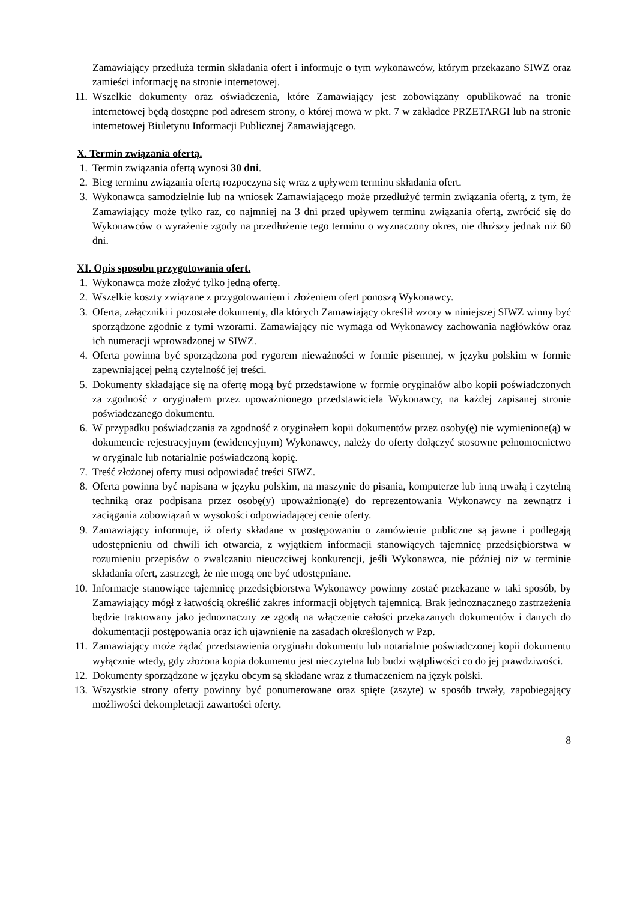Zamawiający przedłuża termin składania ofert i informuje o tym wykonawców, którym przekazano SIWZ oraz zamieści informację na stronie internetowej.
11. Wszelkie dokumenty oraz oświadczenia, które Zamawiający jest zobowiązany opublikować na tronie internetowej będą dostępne pod adresem strony, o której mowa w pkt. 7 w zakładce PRZETARGI lub na stronie internetowej Biuletynu Informacji Publicznej Zamawiającego.
X. Termin związania ofertą.
1. Termin związania ofertą wynosi 30 dni.
2. Bieg terminu związania ofertą rozpoczyna się wraz z upływem terminu składania ofert.
3. Wykonawca samodzielnie lub na wniosek Zamawiającego może przedłużyć termin związania ofertą, z tym, że Zamawiający może tylko raz, co najmniej na 3 dni przed upływem terminu związania ofertą, zwrócić się do Wykonawców o wyrażenie zgody na przedłużenie tego terminu o wyznaczony okres, nie dłuższy jednak niż 60 dni.
XI. Opis sposobu przygotowania ofert.
1. Wykonawca może złożyć tylko jedną ofertę.
2. Wszelkie koszty związane z przygotowaniem i złożeniem ofert ponoszą Wykonawcy.
3. Oferta, załączniki i pozostałe dokumenty, dla których Zamawiający określił wzory w niniejszej SIWZ winny być sporządzone zgodnie z tymi wzorami. Zamawiający nie wymaga od Wykonawcy zachowania nagłówków oraz ich numeracji wprowadzonej w SIWZ.
4. Oferta powinna być sporządzona pod rygorem nieważności w formie pisemnej, w języku polskim w formie zapewniającej pełną czytelność jej treści.
5. Dokumenty składające się na ofertę mogą być przedstawione w formie oryginałów albo kopii poświadczonych za zgodność z oryginałem przez upoważnionego przedstawiciela Wykonawcy, na każdej zapisanej stronie poświadczanego dokumentu.
6. W przypadku poświadczania za zgodność z oryginałem kopii dokumentów przez osoby(ę) nie wymienione(ą) w dokumencie rejestracyjnym (ewidencyjnym) Wykonawcy, należy do oferty dołączyć stosowne pełnomocnictwo w oryginale lub notarialnie poświadczoną kopię.
7. Treść złożonej oferty musi odpowiadać treści SIWZ.
8. Oferta powinna być napisana w języku polskim, na maszynie do pisania, komputerze lub inną trwałą i czytelną techniką oraz podpisana przez osobę(y) upoważnioną(e) do reprezentowania Wykonawcy na zewnątrz i zaciągania zobowiązań w wysokości odpowiadającej cenie oferty.
9. Zamawiający informuje, iż oferty składane w postępowaniu o zamówienie publiczne są jawne i podlegają udostępnieniu od chwili ich otwarcia, z wyjątkiem informacji stanowiących tajemnicę przedsiębiorstwa w rozumieniu przepisów o zwalczaniu nieuczciwej konkurencji, jeśli Wykonawca, nie później niż w terminie składania ofert, zastrzegł, że nie mogą one być udostępniane.
10. Informacje stanowiące tajemnicę przedsiębiorstwa Wykonawcy powinny zostać przekazane w taki sposób, by Zamawiający mógł z łatwością określić zakres informacji objętych tajemnicą. Brak jednoznacznego zastrzeżenia będzie traktowany jako jednoznaczny ze zgodą na włączenie całości przekazanych dokumentów i danych do dokumentacji postępowania oraz ich ujawnienie na zasadach określonych w Pzp.
11. Zamawiający może żądać przedstawienia oryginału dokumentu lub notarialnie poświadczonej kopii dokumentu wyłącznie wtedy, gdy złożona kopia dokumentu jest nieczytelna lub budzi wątpliwości co do jej prawdziwości.
12. Dokumenty sporządzone w języku obcym są składane wraz z tłumaczeniem na język polski.
13. Wszystkie strony oferty powinny być ponumerowane oraz spięte (zszyte) w sposób trwały, zapobiegający możliwości dekompletacji zawartości oferty.
8